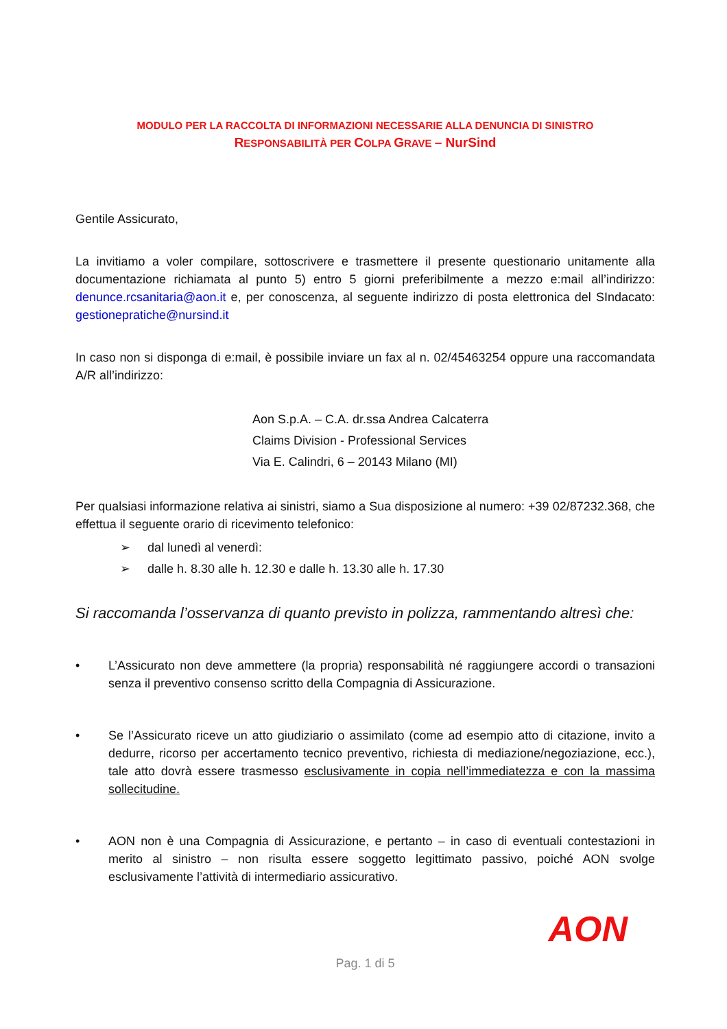MODULO PER LA RACCOLTA DI INFORMAZIONI NECESSARIE ALLA DENUNCIA DI SINISTRO
RESPONSABILITÀ PER COLPA GRAVE – NurSind
Gentile Assicurato,
La invitiamo a voler compilare, sottoscrivere e trasmettere il presente questionario unitamente alla documentazione richiamata al punto 5) entro 5 giorni preferibilmente a mezzo e:mail all’indirizzo: denunce.rcsanitaria@aon.it e, per conoscenza, al seguente indirizzo di posta elettronica del SIndacato: gestionepratiche@nursind.it
In caso non si disponga di e:mail, è possibile inviare un fax al n. 02/45463254 oppure una raccomandata A/R all’indirizzo:
Aon S.p.A. – C.A. dr.ssa Andrea Calcaterra
Claims Division - Professional Services
Via E. Calindri, 6 – 20143 Milano (MI)
Per qualsiasi informazione relativa ai sinistri, siamo a Sua disposizione al numero: +39 02/87232.368, che effettua il seguente orario di ricevimento telefonico:
➢ dal lunedì al venerdì:
➢ dalle h. 8.30 alle h. 12.30 e dalle h. 13.30 alle h. 17.30
Si raccomanda l’osservanza di quanto previsto in polizza, rammentando altresì che:
• L’Assicurato non deve ammettere (la propria) responsabilità né raggiungere accordi o transazioni senza il preventivo consenso scritto della Compagnia di Assicurazione.
• Se l’Assicurato riceve un atto giudiziario o assimilato (come ad esempio atto di citazione, invito a dedurre, ricorso per accertamento tecnico preventivo, richiesta di mediazione/negoziazione, ecc.), tale atto dovrà essere trasmesso esclusivamente in copia nell’immediatezza e con la massima sollecitudine.
• AON non è una Compagnia di Assicurazione, e pertanto – in caso di eventuali contestazioni in merito al sinistro – non risulta essere soggetto legittimato passivo, poiché AON svolge esclusivamente l’attività di intermediario assicurativo.
AON
Pag. 1 di 5